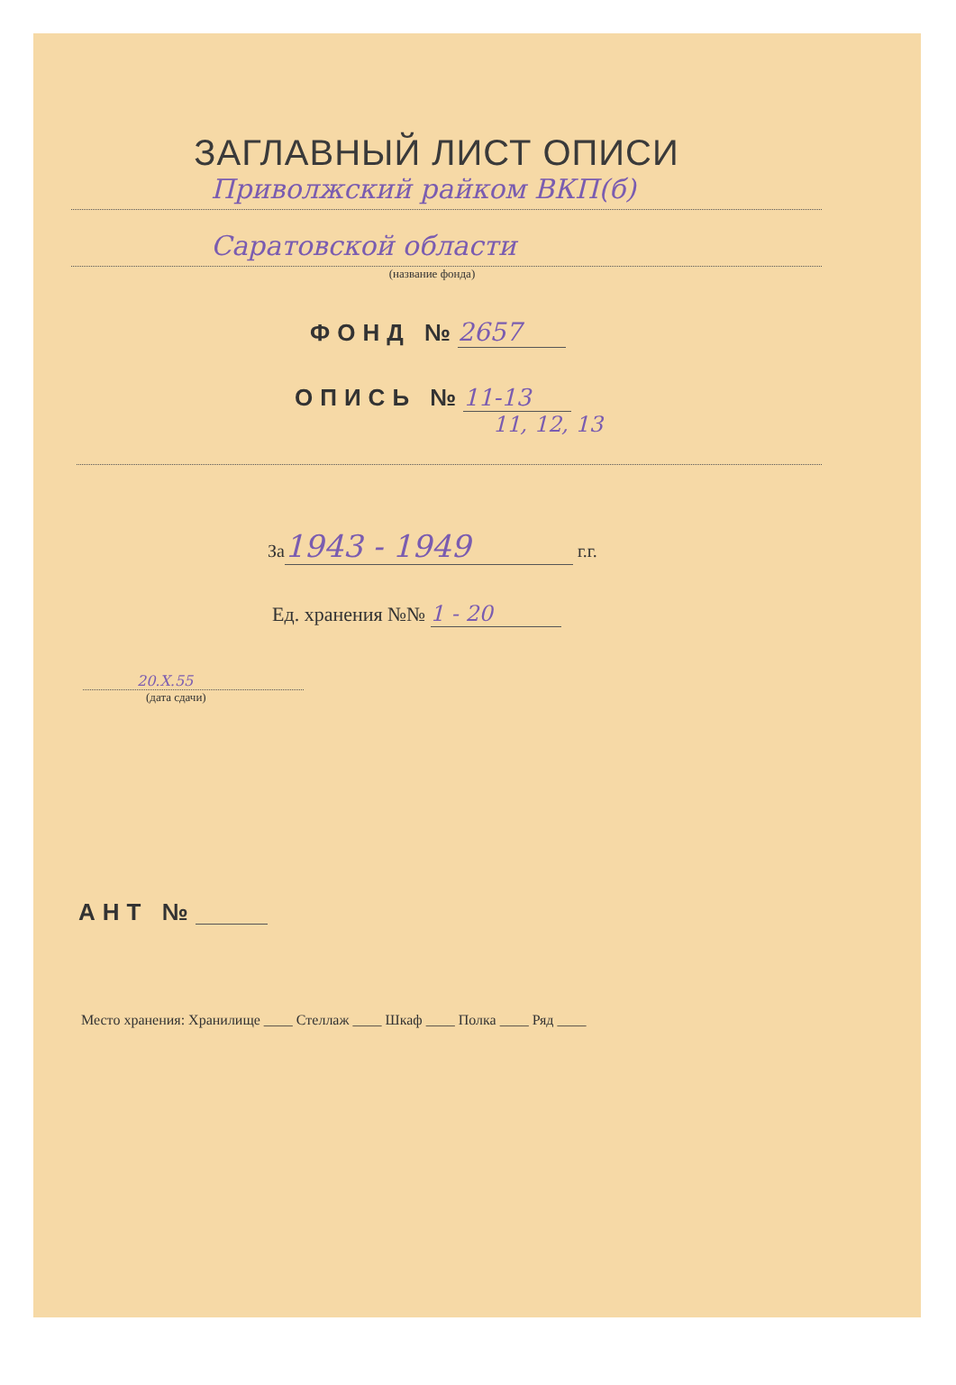ЗАГЛАВНЫЙ ЛИСТ ОПИСИ
Приволжский райком ВКП(б)
Саратовской области
(название фонда)
ФОНД № 2657
ОПИСЬ № 11-13
11, 12, 13
За 1943 - 1949 г.г.
Ед. хранения №№ 1 - 20
20.X.55
(дата сдачи)
АНТ №
Место хранения: Хранилище ____ Стеллаж ____ Шкаф ____ Полка ____ Ряд ____